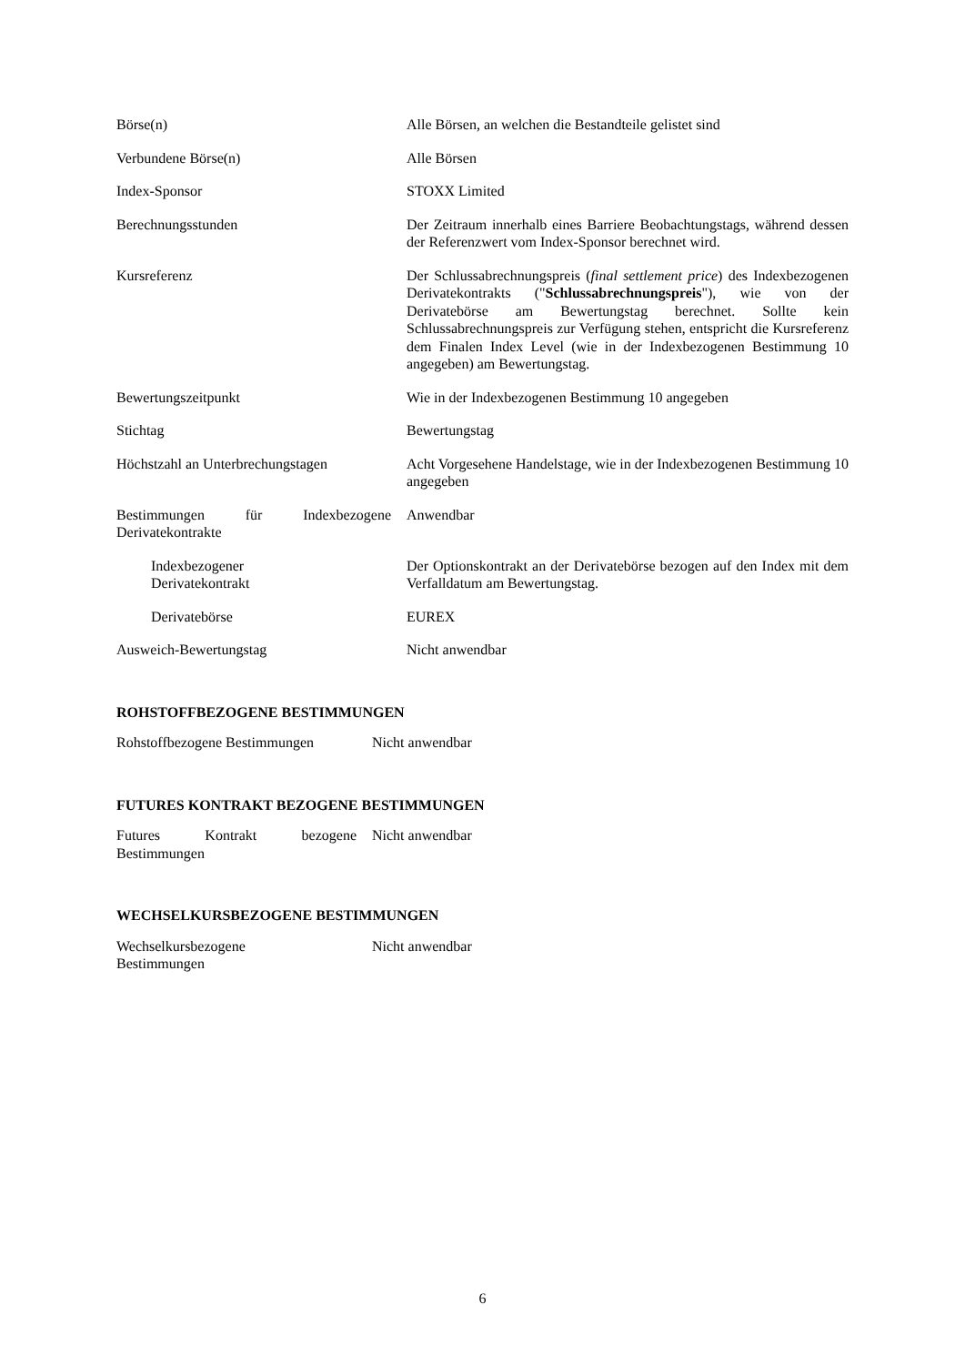| Börse(n) | Alle Börsen, an welchen die Bestandteile gelistet sind |
| Verbundene Börse(n) | Alle Börsen |
| Index-Sponsor | STOXX Limited |
| Berechnungsstunden | Der Zeitraum innerhalb eines Barriere Beobachtungstags, während dessen der Referenzwert vom Index-Sponsor berechnet wird. |
| Kursreferenz | Der Schlussabrechnungspreis ( final settlement price ) des Indexbezogenen Derivatekontrakts (" Schlussabrechnungspreis "), wie von der Derivatebörse am Bewertungstag berechnet. Sollte kein Schlussabrechnungspreis zur Verfügung stehen, entspricht die Kursreferenz dem Finalen Index Level (wie in der Indexbezogenen Bestimmung 10 angegeben) am Bewertungstag. |
| Bewertungszeitpunkt | Wie in der Indexbezogenen Bestimmung 10 angegeben |
| Stichtag | Bewertungstag |
| Höchstzahl an Unterbrechungstagen | Acht Vorgesehene Handelstage, wie in der Indexbezogenen Bestimmung 10 angegeben |
| Bestimmungen für Indexbezogene Derivatekontrakte | Anwendbar |
| Indexbezogener Derivatekontrakt | Der Optionskontrakt an der Derivatebörse bezogen auf den Index mit dem Verfalldatum am Bewertungstag. |
| Derivatebörse | EUREX |
| Ausweich-Bewertungstag | Nicht anwendbar |
ROHSTOFFBEZOGENE BESTIMMUNGEN
| Rohstoffbezogene Bestimmungen | Nicht anwendbar |
FUTURES KONTRAKT BEZOGENE BESTIMMUNGEN
| Futures Kontrakt bezogene Bestimmungen | Nicht anwendbar |
WECHSELKURSBEZOGENE BESTIMMUNGEN
| Wechselkursbezogene Bestimmungen | Nicht anwendbar |
6